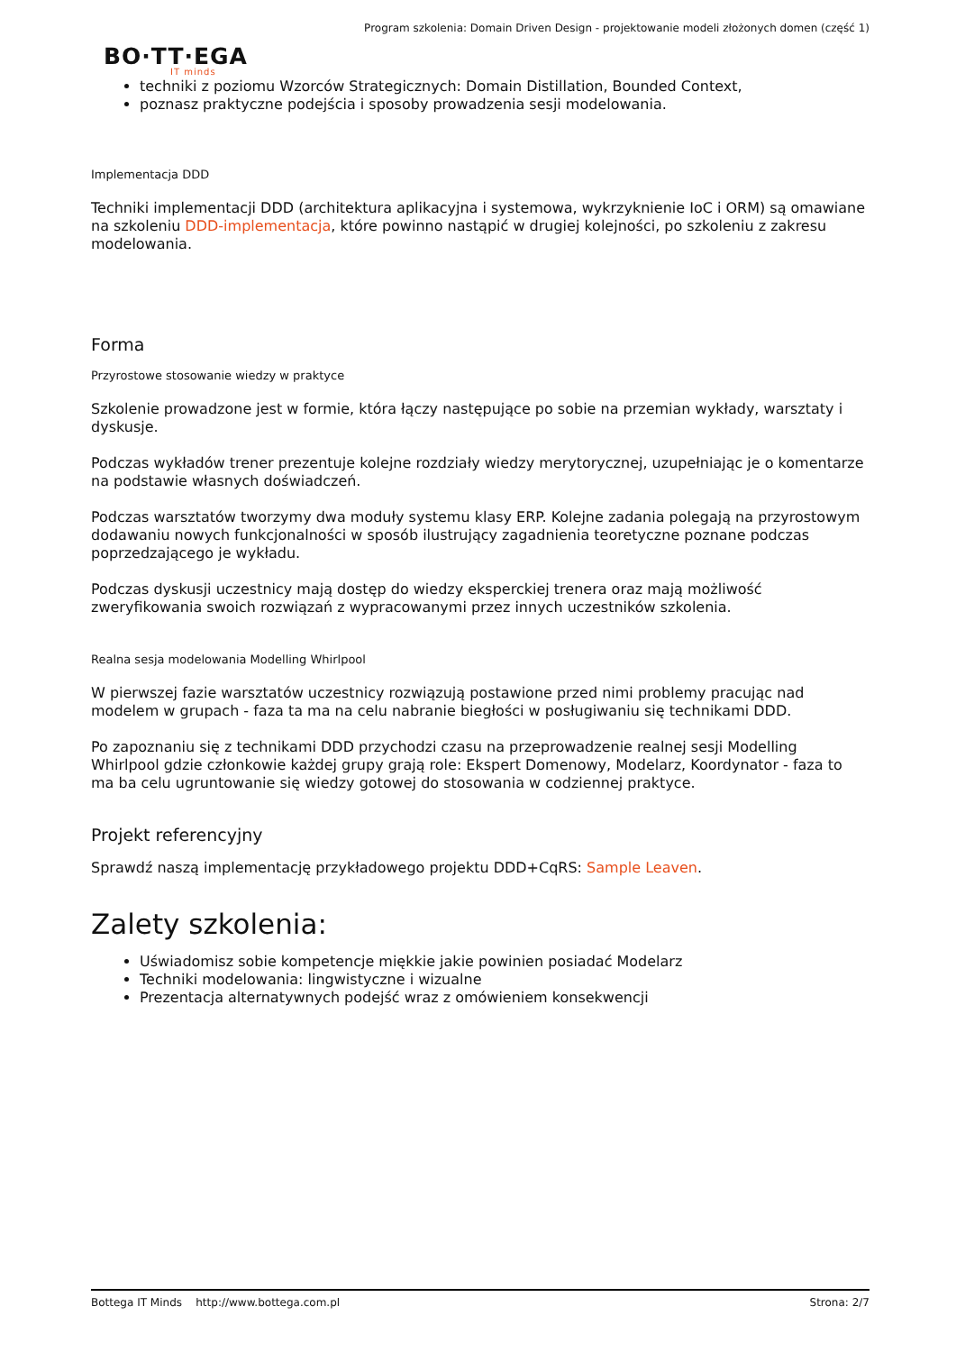Program szkolenia: Domain Driven Design - projektowanie modeli złożonych domen (część 1)
BO·TT·EGA
IT minds
techniki z poziomu Wzorców Strategicznych: Domain Distillation, Bounded Context,
poznasz praktyczne podejścia i sposoby prowadzenia sesji modelowania.
Implementacja DDD
Techniki implementacji DDD (architektura aplikacyjna i systemowa, wykrzyknienie IoC i ORM) są omawiane na szkoleniu DDD-implementacja, które powinno nastąpić w drugiej kolejności, po szkoleniu z zakresu modelowania.
Forma
Przyrostowe stosowanie wiedzy w praktyce
Szkolenie prowadzone jest w formie, która łączy następujące po sobie na przemian wykłady, warsztaty i dyskusje.
Podczas wykładów trener prezentuje kolejne rozdziały wiedzy merytorycznej, uzupełniając je o komentarze na podstawie własnych doświadczeń.
Podczas warsztatów tworzymy dwa moduły systemu klasy ERP. Kolejne zadania polegają na przyrostowym dodawaniu nowych funkcjonalności w sposób ilustrujący zagadnienia teoretyczne poznane podczas poprzedzającego je wykładu.
Podczas dyskusji uczestnicy mają dostęp do wiedzy eksperckiej trenera oraz mają możliwość zweryfikowania swoich rozwiązań z wypracowanymi przez innych uczestników szkolenia.
Realna sesja modelowania Modelling Whirlpool
W pierwszej fazie warsztatów uczestnicy rozwiązują postawione przed nimi problemy pracując nad modelem w grupach - faza ta ma na celu nabranie biegłości w posługiwaniu się technikami DDD.
Po zapoznaniu się z technikami DDD przychodzi czasu na przeprowadzenie realnej sesji Modelling Whirlpool gdzie członkowie każdej grupy grają role: Ekspert Domenowy, Modelarz, Koordynator - faza to ma ba celu ugruntowanie się wiedzy gotowej do stosowania w codziennej praktyce.
Projekt referencyjny
Sprawdź naszą implementację przykładowego projektu DDD+CqRS: Sample Leaven.
Zalety szkolenia:
Uświadomisz sobie kompetencje miękkie jakie powinien posiadać Modelarz
Techniki modelowania: lingwistyczne i wizualne
Prezentacja alternatywnych podejść wraz z omówieniem konsekwencji
Bottega IT Minds http://www.bottega.com.pl Strona: 2/7